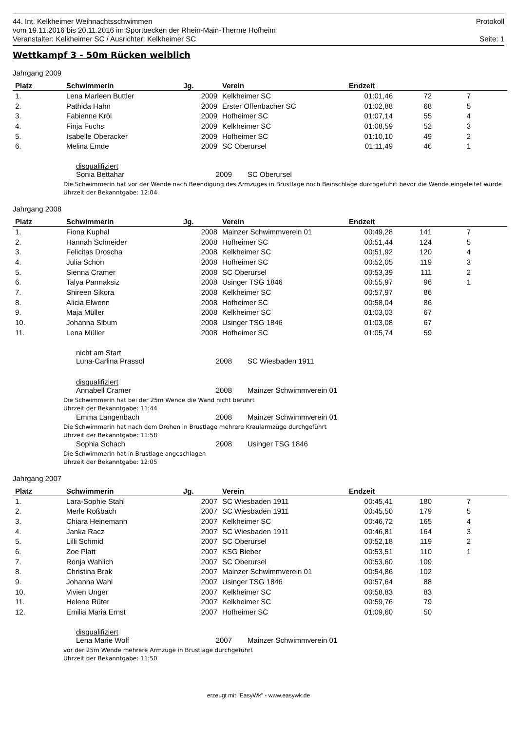44. Int. Kelkheimer Weihnachtsschwimmen Protokoll
vom 19.11.2016 bis 20.11.2016 im Sportbecken der Rhein-Main-Therme Hofheim
Veranstalter: Kelkheimer SC / Ausrichter: Kelkheimer SC Seite: 1
Wettkampf 3 - 50m Rücken weiblich
Jahrgang 2009
| Platz | Schwimmerin | Jg. | Verein | Endzeit | | | |
| --- | --- | --- | --- | --- | --- | --- | --- |
| 1. | Lena Marleen Buttler | 2009 | Kelkheimer SC | 01:01,46 | 72 | 7 | |
| 2. | Pathida Hahn | 2009 | Erster Offenbacher SC | 01:02,88 | 68 | 5 | |
| 3. | Fabienne Kròl | 2009 | Hofheimer SC | 01:07,14 | 55 | 4 | |
| 4. | Finja Fuchs | 2009 | Kelkheimer SC | 01:08,59 | 52 | 3 | |
| 5. | Isabelle Oberacker | 2009 | Hofheimer SC | 01:10,10 | 49 | 2 | |
| 6. | Melina Emde | 2009 | SC Oberursel | 01:11,49 | 46 | 1 | |
disqualifiziert
Sonia Bettahar 2009 SC Oberursel
Die Schwimmerin hat vor der Wende nach Beendigung des Armzuges in Brustlage noch Beinschläge durchgeführt bevor die Wende eingeleitet wurde
Uhrzeit der Bekanntgabe: 12:04
Jahrgang 2008
| Platz | Schwimmerin | Jg. | Verein | Endzeit | | | |
| --- | --- | --- | --- | --- | --- | --- | --- |
| 1. | Fiona Kuphal | 2008 | Mainzer Schwimmverein 01 | 00:49,28 | 141 | 7 | |
| 2. | Hannah Schneider | 2008 | Hofheimer SC | 00:51,44 | 124 | 5 | |
| 3. | Felicitas Droscha | 2008 | Kelkheimer SC | 00:51,92 | 120 | 4 | |
| 4. | Julia Schön | 2008 | Hofheimer SC | 00:52,05 | 119 | 3 | |
| 5. | Sienna Cramer | 2008 | SC Oberursel | 00:53,39 | 111 | 2 | |
| 6. | Talya Parmaksiz | 2008 | Usinger TSG 1846 | 00:55,97 | 96 | 1 | |
| 7. | Shireen Sikora | 2008 | Kelkheimer SC | 00:57,97 | 86 | | |
| 8. | Alicia Elwenn | 2008 | Hofheimer SC | 00:58,04 | 86 | | |
| 9. | Maja Müller | 2008 | Kelkheimer SC | 01:03,03 | 67 | | |
| 10. | Johanna Sibum | 2008 | Usinger TSG 1846 | 01:03,08 | 67 | | |
| 11. | Lena Müller | 2008 | Hofheimer SC | 01:05,74 | 59 | | |
nicht am Start
Luna-Carlina Prassol 2008 SC Wiesbaden 1911
disqualifiziert
Annabell Cramer 2008 Mainzer Schwimmverein 01
Die Schwimmerin hat bei der 25m Wende die Wand nicht berührt
Uhrzeit der Bekanntgabe: 11:44
Emma Langenbach 2008 Mainzer Schwimmverein 01
Die Schwimmerin hat nach dem Drehen in Brustlage mehrere Kraularmzüge durchgeführt
Uhrzeit der Bekanntgabe: 11:58
Sophia Schach 2008 Usinger TSG 1846
Die Schwimmerin hat in Brustlage angeschlagen
Uhrzeit der Bekanntgabe: 12:05
Jahrgang 2007
| Platz | Schwimmerin | Jg. | Verein | Endzeit | | | |
| --- | --- | --- | --- | --- | --- | --- | --- |
| 1. | Lara-Sophie Stahl | 2007 | SC Wiesbaden 1911 | 00:45,41 | 180 | 7 | |
| 2. | Merle Roßbach | 2007 | SC Wiesbaden 1911 | 00:45,50 | 179 | 5 | |
| 3. | Chiara Heinemann | 2007 | Kelkheimer SC | 00:46,72 | 165 | 4 | |
| 4. | Janka Racz | 2007 | SC Wiesbaden 1911 | 00:46,81 | 164 | 3 | |
| 5. | Lilli Schmid | 2007 | SC Oberursel | 00:52,18 | 119 | 2 | |
| 6. | Zoe Platt | 2007 | KSG Bieber | 00:53,51 | 110 | 1 | |
| 7. | Ronja Wahlich | 2007 | SC Oberursel | 00:53,60 | 109 | | |
| 8. | Christina Brak | 2007 | Mainzer Schwimmverein 01 | 00:54,86 | 102 | | |
| 9. | Johanna Wahl | 2007 | Usinger TSG 1846 | 00:57,64 | 88 | | |
| 10. | Vivien Unger | 2007 | Kelkheimer SC | 00:58,83 | 83 | | |
| 11. | Helene Rüter | 2007 | Kelkheimer SC | 00:59,76 | 79 | | |
| 12. | Emilia Maria Ernst | 2007 | Hofheimer SC | 01:09,60 | 50 | | |
disqualifiziert
Lena Marie Wolf 2007 Mainzer Schwimmverein 01
vor der 25m Wende mehrere Armzüge in Brustlage durchgeführt
Uhrzeit der Bekanntgabe: 11:50
erzeugt mit "EasyWk" - www.easywk.de